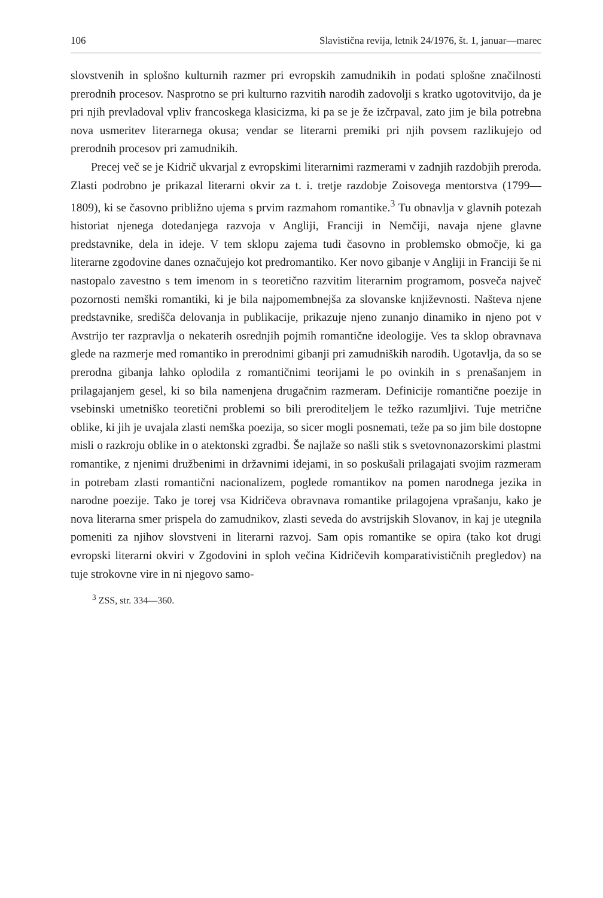106 Slavistična revija, letnik 24/1976, št. 1, januar—marec
slovstvenih in splošno kulturnih razmer pri evropskih zamudnikih in podati splošne značilnosti prerodnih procesov. Nasprotno se pri kulturno razvitih narodih zadovolji s kratko ugotovitvijo, da je pri njih prevladoval vpliv francoskega klasicizma, ki pa se je že izčrpaval, zato jim je bila potrebna nova usmeritev literarnega okusa; vendar se literarni premiki pri njih povsem razlikujejo od prerodnih procesov pri zamudnikih.
Precej več se je Kidrič ukvarjal z evropskimi literarnimi razmerami v zadnjih razdobjih preroda. Zlasti podrobno je prikazal literarni okvir za t. i. tretje razdobje Zoisovega mentorstva (1799—1809), ki se časovno približno ujema s prvim razmahom romantike.<sup>3</sup> Tu obnavlja v glavnih potezah historiat njenega dotedanjega razvoja v Angliji, Franciji in Nemčiji, navaja njene glavne predstavnike, dela in ideje. V tem sklopu zajema tudi časovno in problemsko območje, ki ga literarne zgodovine danes označujejo kot predromantiko. Ker novo gibanje v Angliji in Franciji še ni nastopalo zavestno s tem imenom in s teoretično razvitim literarnim programom, posveča največ pozornosti nemški romantiki, ki je bila najpomembnejša za slovanske književnosti. Našteva njene predstavnike, središča delovanja in publikacije, prikazuje njeno zunanjo dinamiko in njeno pot v Avstrijo ter razpravlja o nekaterih osrednjih pojmih romantične ideologije. Ves ta sklop obravnava glede na razmerje med romantiko in prerodnimi gibanji pri zamudniških narodih. Ugotavlja, da so se prerodna gibanja lahko oplodila z romantičnimi teorijami le po ovinkih in s prenašanjem in prilagajanjem gesel, ki so bila namenjena drugačnim razmeram. Definicije romantične poezije in vsebinski umetniško teoretični problemi so bili preroditeljem le težko razumljivi. Tuje metrične oblike, ki jih je uvajala zlasti nemška poezija, so sicer mogli posnemati, teže pa so jim bile dostopne misli o razkroju oblike in o atektonski zgradbi. Še najlaže so našli stik s svetovnonazorskimi plastmi romantike, z njenimi družbenimi in državnimi idejami, in so poskušali prilagajati svojim razmeram in potrebam zlasti romantični nacionalizem, poglede romantikov na pomen narodnega jezika in narodne poezije. Tako je torej vsa Kidričeva obravnava romantike prilagojena vprašanju, kako je nova literarna smer prispela do zamudnikov, zlasti seveda do avstrijskih Slovanov, in kaj je utegnila pomeniti za njihov slovstveni in literarni razvoj. Sam opis romantike se opira (tako kot drugi evropski literarni okviri v Zgodovini in sploh večina Kidričevih komparativističnih pregledov) na tuje strokovne vire in ni njegovo samo-
<sup>3</sup> ZSS, str. 334—360.